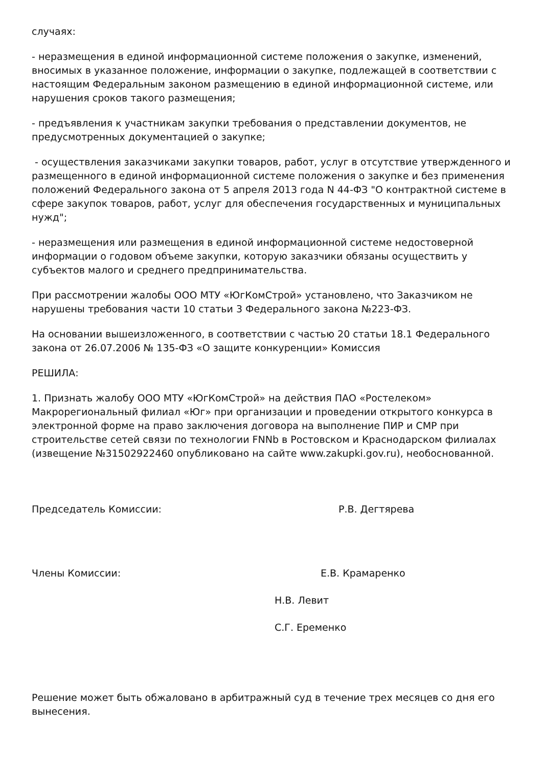случаях:
- неразмещения в единой информационной системе положения о закупке, изменений, вносимых в указанное положение, информации о закупке, подлежащей в соответствии с настоящим Федеральным законом размещению в единой информационной системе, или нарушения сроков такого размещения;
- предъявления к участникам закупки требования о представлении документов, не предусмотренных документацией о закупке;
- осуществления заказчиками закупки товаров, работ, услуг в отсутствие утвержденного и размещенного в единой информационной системе положения о закупке и без применения положений Федерального закона от 5 апреля 2013 года N 44-ФЗ "О контрактной системе в сфере закупок товаров, работ, услуг для обеспечения государственных и муниципальных нужд";
- неразмещения или размещения в единой информационной системе недостоверной информации о годовом объеме закупки, которую заказчики обязаны осуществить у субъектов малого и среднего предпринимательства.
При рассмотрении жалобы ООО МТУ «ЮгКомСтрой» установлено, что Заказчиком не нарушены требования части 10 статьи 3 Федерального закона №223-ФЗ.
На основании вышеизложенного, в соответствии с частью 20 статьи 18.1 Федерального закона от 26.07.2006 № 135-ФЗ «О защите конкуренции» Комиссия
РЕШИЛА:
1. Признать жалобу ООО МТУ «ЮгКомСтрой» на действия ПАО «Ростелеком» Макрорегиональный филиал «Юг» при организации и проведении открытого конкурса в электронной форме на право заключения договора на выполнение ПИР и СМР при строительстве сетей связи по технологии FNNb в Ростовском и Краснодарском филиалах (извещение №31502922460 опубликовано на сайте www.zakupki.gov.ru), необоснованной.
Председатель Комиссии: Р.В. Дегтярева
Члены Комиссии: Е.В. Крамаренко
Н.В. Левит
С.Г. Еременко
Решение может быть обжаловано в арбитражный суд в течение трех месяцев со дня его вынесения.